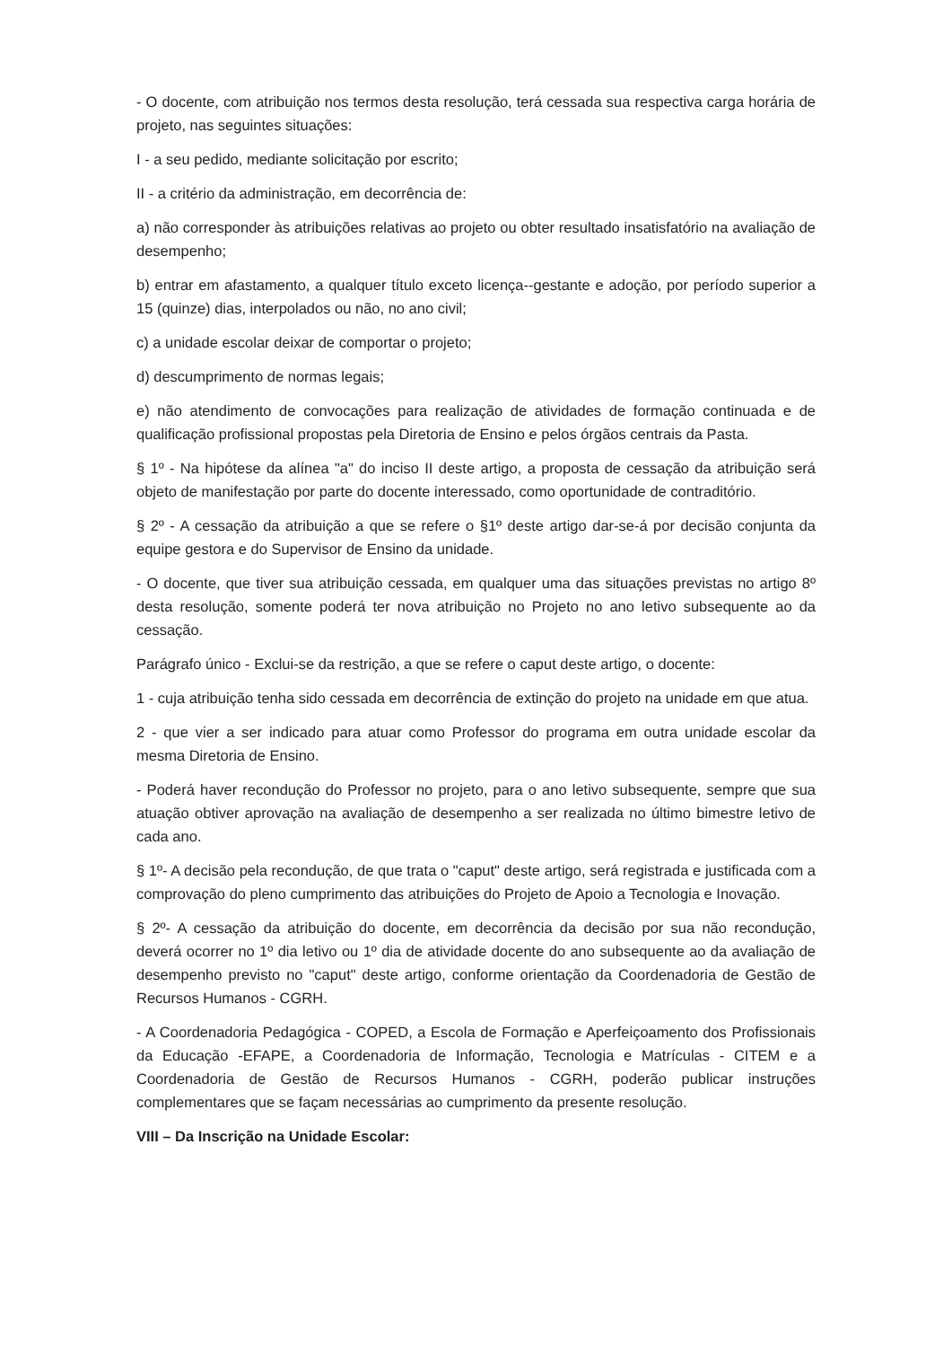- O docente, com atribuição nos termos desta resolução, terá cessada sua respectiva carga horária de projeto, nas seguintes situações:
I - a seu pedido, mediante solicitação por escrito;
II - a critério da administração, em decorrência de:
a) não corresponder às atribuições relativas ao projeto ou obter resultado insatisfatório na avaliação de desempenho;
b) entrar em afastamento, a qualquer título exceto licença--gestante e adoção, por período superior a 15 (quinze) dias, interpolados ou não, no ano civil;
c) a unidade escolar deixar de comportar o projeto;
d) descumprimento de normas legais;
e) não atendimento de convocações para realização de atividades de formação continuada e de qualificação profissional propostas pela Diretoria de Ensino e pelos órgãos centrais da Pasta.
§ 1º - Na hipótese da alínea "a" do inciso II deste artigo, a proposta de cessação da atribuição será objeto de manifestação por parte do docente interessado, como oportunidade de contraditório.
§ 2º - A cessação da atribuição a que se refere o §1º deste artigo dar-se-á por decisão conjunta da equipe gestora e do Supervisor de Ensino da unidade.
- O docente, que tiver sua atribuição cessada, em qualquer uma das situações previstas no artigo 8º desta resolução, somente poderá ter nova atribuição no Projeto no ano letivo subsequente ao da cessação.
Parágrafo único - Exclui-se da restrição, a que se refere o caput deste artigo, o docente:
1 - cuja atribuição tenha sido cessada em decorrência de extinção do projeto na unidade em que atua.
2 - que vier a ser indicado para atuar como Professor do programa em outra unidade escolar da mesma Diretoria de Ensino.
- Poderá haver recondução do Professor no projeto, para o ano letivo subsequente, sempre que sua atuação obtiver aprovação na avaliação de desempenho a ser realizada no último bimestre letivo de cada ano.
§ 1º- A decisão pela recondução, de que trata o "caput" deste artigo, será registrada e justificada com a comprovação do pleno cumprimento das atribuições do Projeto de Apoio a Tecnologia e Inovação.
§ 2º- A cessação da atribuição do docente, em decorrência da decisão por sua não recondução, deverá ocorrer no 1º dia letivo ou 1º dia de atividade docente do ano subsequente ao da avaliação de desempenho previsto no "caput" deste artigo, conforme orientação da Coordenadoria de Gestão de Recursos Humanos - CGRH.
- A Coordenadoria Pedagógica - COPED, a Escola de Formação e Aperfeiçoamento dos Profissionais da Educação -EFAPE, a Coordenadoria de Informação, Tecnologia e Matrículas - CITEM e a Coordenadoria de Gestão de Recursos Humanos - CGRH, poderão publicar instruções complementares que se façam necessárias ao cumprimento da presente resolução.
VIII – Da Inscrição na Unidade Escolar: